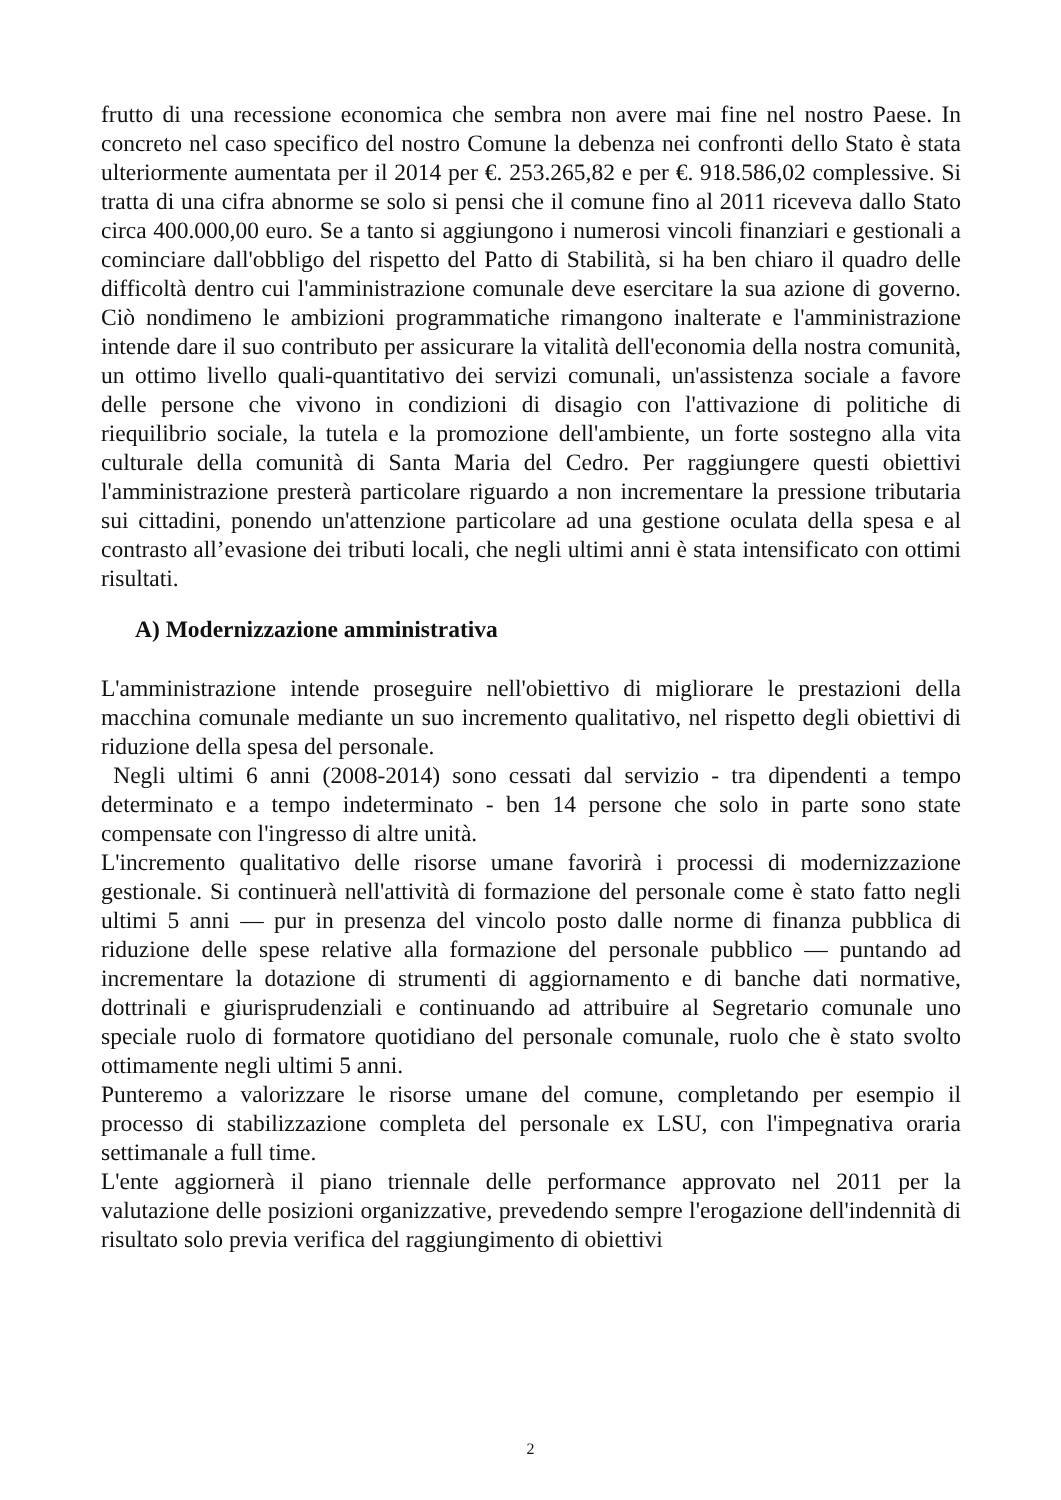frutto di una recessione economica che sembra non avere mai fine nel nostro Paese. In concreto nel caso specifico del nostro Comune la debenza nei confronti dello Stato è stata ulteriormente aumentata per il 2014 per €. 253.265,82 e per €. 918.586,02 complessive. Si tratta di una cifra abnorme se solo si pensi che il comune fino al 2011 riceveva dallo Stato circa 400.000,00 euro. Se a tanto si aggiungono i numerosi vincoli finanziari e gestionali a cominciare dall'obbligo del rispetto del Patto di Stabilità, si ha ben chiaro il quadro delle difficoltà dentro cui l'amministrazione comunale deve esercitare la sua azione di governo. Ciò nondimeno le ambizioni programmatiche rimangono inalterate e l'amministrazione intende dare il suo contributo per assicurare la vitalità dell'economia della nostra comunità, un ottimo livello quali-quantitativo dei servizi comunali, un'assistenza sociale a favore delle persone che vivono in condizioni di disagio con l'attivazione di politiche di riequilibrio sociale, la tutela e la promozione dell'ambiente, un forte sostegno alla vita culturale della comunità di Santa Maria del Cedro. Per raggiungere questi obiettivi l'amministrazione presterà particolare riguardo a non incrementare la pressione tributaria sui cittadini, ponendo un'attenzione particolare ad una gestione oculata della spesa e al contrasto all’evasione dei tributi locali, che negli ultimi anni è stata intensificato con ottimi risultati.
A) Modernizzazione amministrativa
L'amministrazione intende proseguire nell'obiettivo di migliorare le prestazioni della macchina comunale mediante un suo incremento qualitativo, nel rispetto degli obiettivi di riduzione della spesa del personale.
Negli ultimi 6 anni (2008-2014) sono cessati dal servizio - tra dipendenti a tempo determinato e a tempo indeterminato - ben 14 persone che solo in parte sono state compensate con l'ingresso di altre unità.
L'incremento qualitativo delle risorse umane favorirà i processi di modernizzazione gestionale. Si continuerà nell'attività di formazione del personale come è stato fatto negli ultimi 5 anni — pur in presenza del vincolo posto dalle norme di finanza pubblica di riduzione delle spese relative alla formazione del personale pubblico — puntando ad incrementare la dotazione di strumenti di aggiornamento e di banche dati normative, dottrinali e giurisprudenziali e continuando ad attribuire al Segretario comunale uno speciale ruolo di formatore quotidiano del personale comunale, ruolo che è stato svolto ottimamente negli ultimi 5 anni.
Punteremo a valorizzare le risorse umane del comune, completando per esempio il processo di stabilizzazione completa del personale ex LSU, con l'impegnativa oraria settimanale a full time.
L'ente aggiornerà il piano triennale delle performance approvato nel 2011 per la valutazione delle posizioni organizzative, prevedendo sempre l'erogazione dell'indennità di risultato solo previa verifica del raggiungimento di obiettivi
2